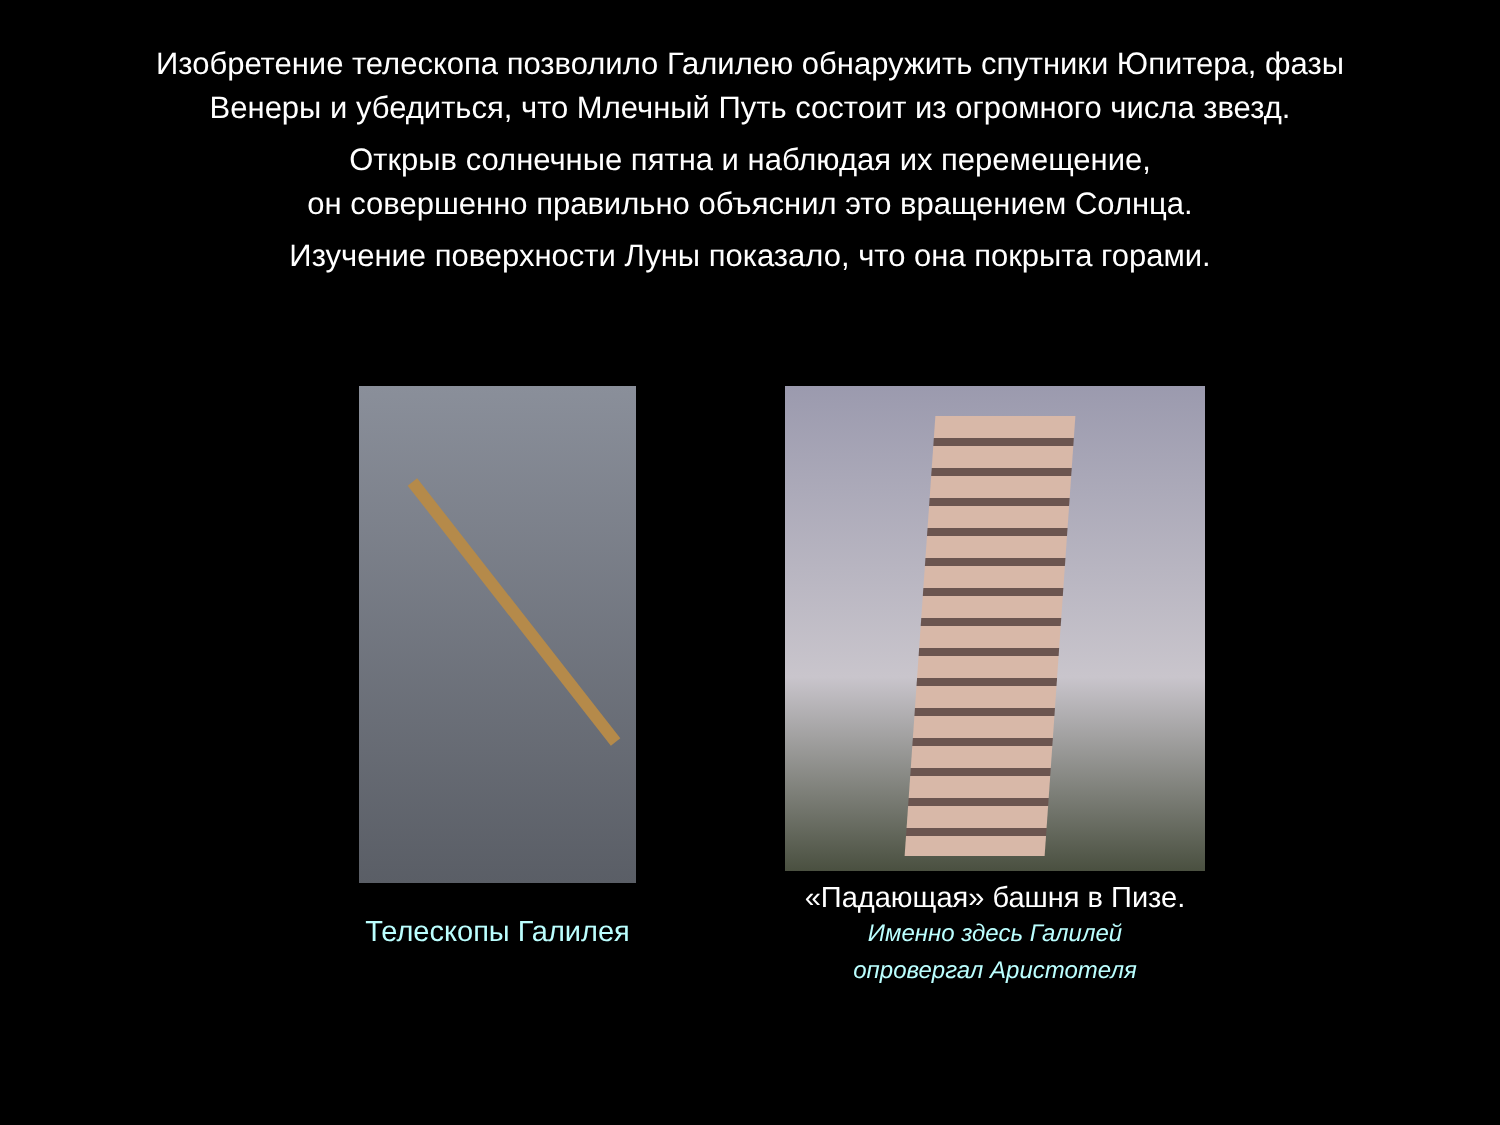Изобретение телескопа позволило Галилею обнаружить спутники Юпитера, фазы
Венеры и убедиться, что Млечный Путь состоит из огромного числа звезд.
Открыв солнечные пятна и наблюдая их перемещение,
он совершенно правильно объяснил это вращением Солнца.
Изучение поверхности Луны показало, что она покрыта горами.
Телескопы Галилея
«Падающая» башня в Пизе.
Именно здесь Галилей
опровергал Аристотеля